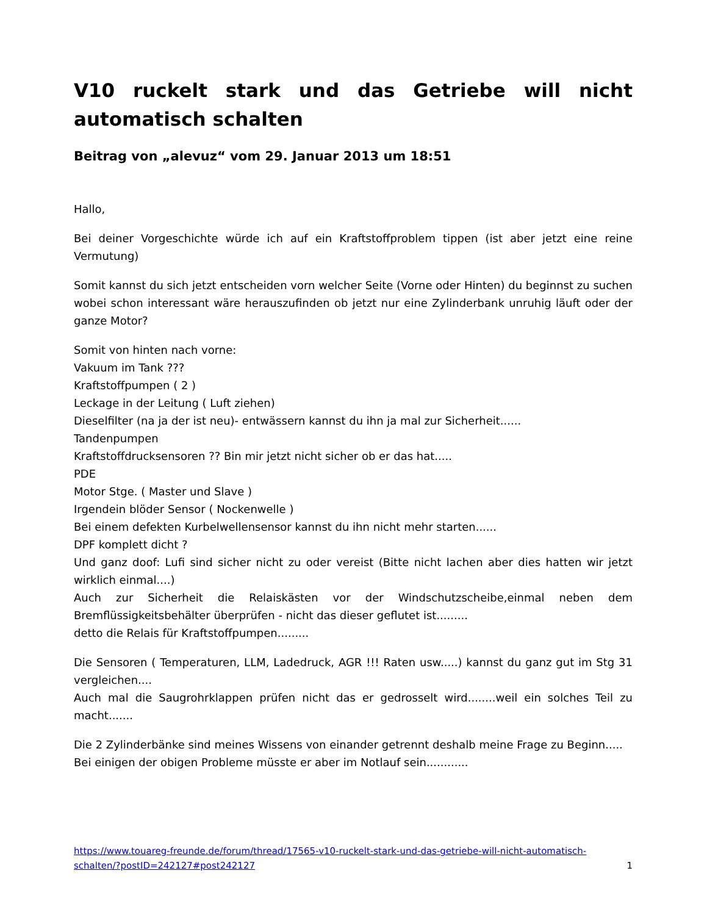V10 ruckelt stark und das Getriebe will nicht automatisch schalten
Beitrag von „alevuz“ vom 29. Januar 2013 um 18:51
Hallo,
Bei deiner Vorgeschichte würde ich auf ein Kraftstoffproblem tippen (ist aber jetzt eine reine Vermutung)
Somit kannst du sich jetzt entscheiden vorn welcher Seite (Vorne oder Hinten) du beginnst zu suchen wobei schon interessant wäre herauszufinden ob jetzt nur eine Zylinderbank unruhig läuft oder der ganze Motor?
Somit von hinten nach vorne:
Vakuum im Tank ???
Kraftstoffpumpen ( 2 )
Leckage in der Leitung ( Luft ziehen)
Dieselfilter (na ja der ist neu)- entwässern kannst du ihn ja mal zur Sicherheit......
Tandenpumpen
Kraftstoffdrucksensoren ?? Bin mir jetzt nicht sicher ob er das hat.....
PDE
Motor Stge. ( Master und Slave )
Irgendein blöder Sensor ( Nockenwelle )
Bei einem defekten Kurbelwellensensor kannst du ihn nicht mehr starten......
DPF komplett dicht ?
Und ganz doof: Lufi sind sicher nicht zu oder vereist (Bitte nicht lachen aber dies hatten wir jetzt wirklich einmal....)
Auch zur Sicherheit die Relaiskästen vor der Windschutzscheibe,einmal neben dem Bremflüssigkeitsbehälter überprüfen - nicht das dieser geflutet ist.........
detto die Relais für Kraftstoffpumpen.........
Die Sensoren ( Temperaturen, LLM, Ladedruck, AGR !!! Raten usw.....) kannst du ganz gut im Stg 31 vergleichen....
Auch mal die Saugrohrklappen prüfen nicht das er gedrosselt wird........weil ein solches Teil zu macht.......
Die 2 Zylinderbänke sind meines Wissens von einander getrennt deshalb meine Frage zu Beginn.....
Bei einigen der obigen Probleme müsste er aber im Notlauf sein............
https://www.touareg-freunde.de/forum/thread/17565-v10-ruckelt-stark-und-das-getriebe-will-nicht-automatisch-schalten/?postID=242127#post242127 1